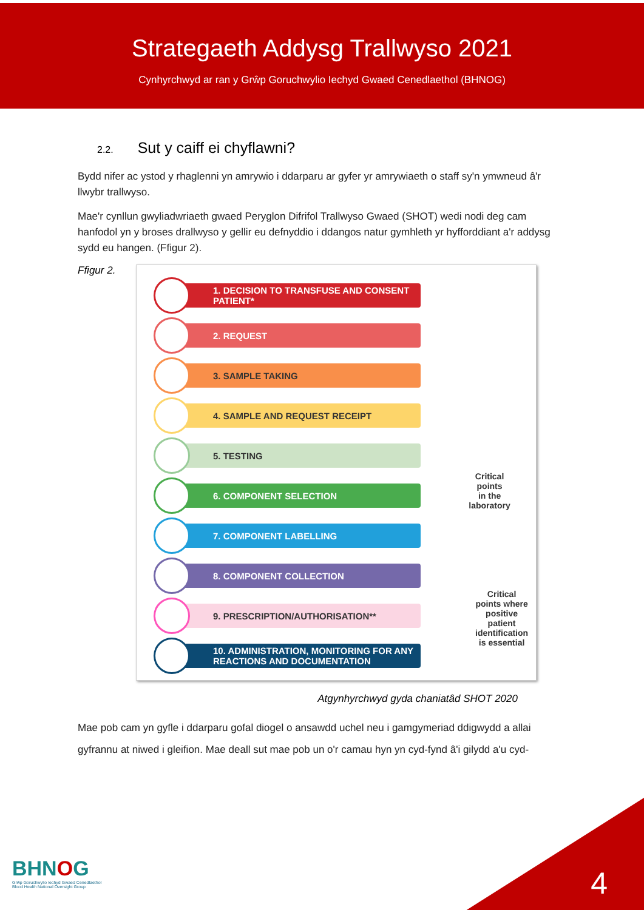Strategaeth Addysg Trallwyso 2021
Cynhyrchwyd ar ran y Grŵp Goruchwylio Iechyd Gwaed Cenedlaethol (BHNOG)
2.2. Sut y caiff ei chyflawni?
Bydd nifer ac ystod y rhaglenni yn amrywio i ddarparu ar gyfer yr amrywiaeth o staff sy'n ymwneud â'r llwybr trallwyso.
Mae'r cynllun gwyliadwriaeth gwaed Peryglon Difrifol Trallwyso Gwaed (SHOT) wedi nodi deg cam hanfodol yn y broses drallwyso y gellir eu defnyddio i ddangos natur gymhleth yr hyfforddiant a'r addysg sydd eu hangen. (Ffigur 2).
Ffigur 2.
1. DECISION TO TRANSFUSE AND CONSENT PATIENT*
2. REQUEST
3. SAMPLE TAKING
4. SAMPLE AND REQUEST RECEIPT
5. TESTING
6. COMPONENT SELECTION
7. COMPONENT LABELLING
8. COMPONENT COLLECTION
9. PRESCRIPTION/AUTHORISATION**
10. ADMINISTRATION, MONITORING FOR ANY REACTIONS AND DOCUMENTATION
Critical
points
in the
laboratory
Critical
points where
positive
patient
identification
is essential
Atgynhyrchwyd gyda chaniatâd SHOT 2020
Mae pob cam yn gyfle i ddarparu gofal diogel o ansawdd uchel neu i gamgymeriad ddigwydd a allai gyfrannu at niwed i gleifion. Mae deall sut mae pob un o'r camau hyn yn cyd-fynd â'i gilydd a'u cyd-
BHNOG
Grŵp Goruchwylio Iechyd Gwaed Cenedlaethol
Blood Health National Oversight Group
4